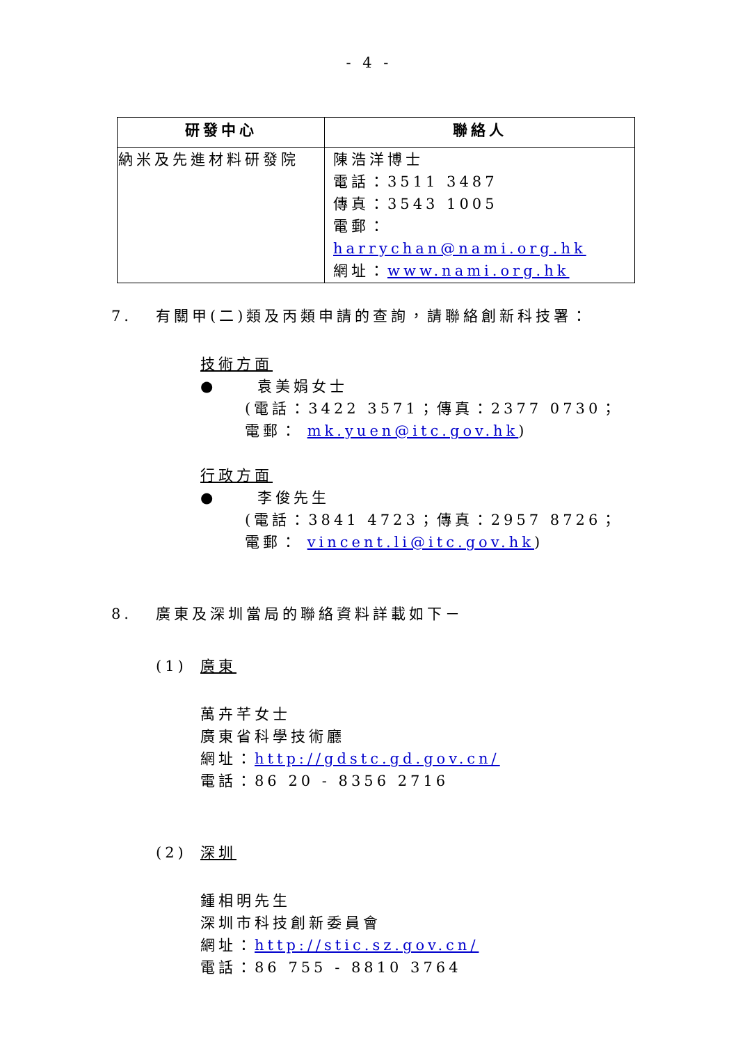- 4 -
| 研發中心 | 聯絡人 |
| --- | --- |
| 納米及先進材料研發院 | 陳浩洋博士 電話：3511 3487 傳真：3543 1005 電郵： harrychan@nami.org.hk 網址： www.nami.org.hk |
7. 有關甲(二)類及丙類申請的查詢，請聯絡創新科技署：
技術方面
● 袁美娟女士
(電話：3422 3571；傳真：2377 0730；
電郵： mk.yuen@itc.gov.hk)
行政方面
● 李俊先生
(電話：3841 4723；傳真：2957 8726；
電郵： vincent.li@itc.gov.hk)
8. 廣東及深圳當局的聯絡資料詳載如下－
(1) 廣東
萬卉芊女士
廣東省科學技術廳
網址：http://gdstc.gd.gov.cn/
電話：86 20 - 8356 2716
(2) 深圳
鍾相明先生
深圳市科技創新委員會
網址：http://stic.sz.gov.cn/
電話：86 755 - 8810 3764